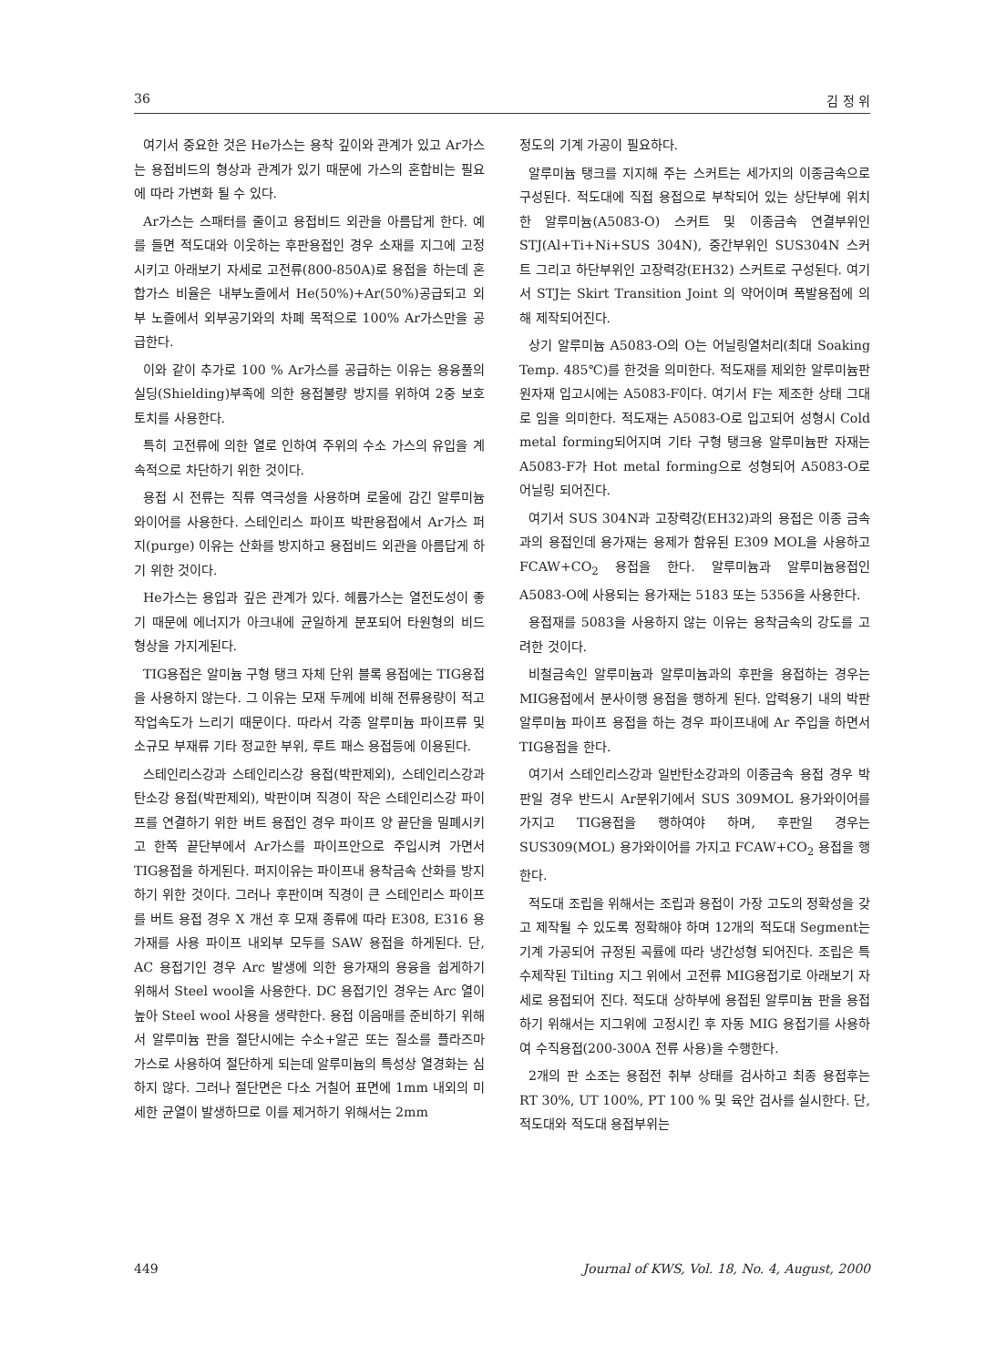36 김 정 위
여기서 중요한 것은 He가스는 용착 깊이와 관계가 있고 Ar가스는 용접비드의 형상과 관계가 있기 때문에 가스의 혼합비는 필요에 따라 가변화 될 수 있다.
Ar가스는 스패터를 줄이고 용접비드 외관을 아름답게 한다. 예를 들면 적도대와 이웃하는 후판용접인 경우 소재를 지그에 고정시키고 아래보기 자세로 고전류(800-850A)로 용접을 하는데 혼합가스 비율은 내부노즐에서 He(50%)+Ar(50%)공급되고 외부 노즐에서 외부공기와의 차폐 목적으로 100% Ar가스만을 공급한다.
이와 같이 추가로 100 % Ar가스를 공급하는 이유는 용융풀의 실딩(Shielding)부족에 의한 용접불량 방지를 위하여 2중 보호 토치를 사용한다.
특히 고전류에 의한 열로 인하여 주위의 수소 가스의 유입을 계속적으로 차단하기 위한 것이다.
용접 시 전류는 직류 역극성을 사용하며 로울에 감긴 알루미늄 와이어를 사용한다. 스테인리스 파이프 박판용접에서 Ar가스 퍼지(purge) 이유는 산화를 방지하고 용접비드 외관을 아름답게 하기 위한 것이다.
He가스는 용입과 깊은 관계가 있다. 헤륨가스는 열전도성이 좋기 때문에 에너지가 아크내에 균일하게 분포되어 타원형의 비드 형상을 가지게된다.
TIG용접은 알미늄 구형 탱크 자체 단위 블록 용접에는 TIG용접을 사용하지 않는다. 그 이유는 모재 두께에 비해 전류용량이 적고 작업속도가 느리기 때문이다. 따라서 각종 알루미늄 파이프류 및 소규모 부재류 기타 정교한 부위, 루트 패스 용접등에 이용된다.
스테인리스강과 스테인리스강 용접(박판제외), 스테인리스강과 탄소강 용접(박판제외), 박판이며 직경이 작은 스테인리스강 파이프를 연결하기 위한 버트 용접인 경우 파이프 양 끝단을 밀폐시키고 한쪽 끝단부에서 Ar가스를 파이프안으로 주입시켜 가면서 TIG용접을 하게된다. 퍼지이유는 파이프내 용착금속 산화를 방지하기 위한 것이다. 그러나 후판이며 직경이 큰 스테인리스 파이프를 버트 용접 경우 X 개선 후 모재 종류에 따라 E308, E316 용가재를 사용 파이프 내외부 모두를 SAW 용접을 하게된다. 단, AC 용접기인 경우 Arc 발생에 의한 용가재의 용융을 쉽게하기 위해서 Steel wool을 사용한다. DC 용접기인 경우는 Arc 열이 높아 Steel wool 사용을 생략한다. 용접 이음매를 준비하기 위해서 알루미늄 판을 절단시에는 수소+알곤 또는 질소를 플라즈마 가스로 사용하여 절단하게 되는데 알루미늄의 특성상 열경화는 심하지 않다. 그러나 절단면은 다소 거칠어 표면에 1mm 내외의 미세한 균열이 발생하므로 이를 제거하기 위해서는 2mm
정도의 기계 가공이 필요하다.
알루미늄 탱크를 지지해 주는 스커트는 세가지의 이종금속으로 구성된다. 적도대에 직접 용접으로 부착되어 있는 상단부에 위치한 알루미늄(A5083-O) 스커트 및 이종금속 연결부위인 STJ(Al+Ti+Ni+SUS 304N), 중간부위인 SUS304N 스커트 그리고 하단부위인 고장력강(EH32) 스커트로 구성된다. 여기서 STJ는 Skirt Transition Joint 의 약어이며 폭발용접에 의해 제작되어진다.
상기 알루미늄 A5083-O의 O는 어닐링열처리(최대 Soaking Temp. 485℃)를 한것을 의미한다. 적도재를 제외한 알루미늄판 원자재 입고시에는 A5083-F이다. 여기서 F는 제조한 상태 그대로 임을 의미한다. 적도재는 A5083-O로 입고되어 성형시 Cold metal forming되어지며 기타 구형 탱크용 알루미늄판 자재는 A5083-F가 Hot metal forming으로 성형되어 A5083-O로 어닐링 되어진다.
여기서 SUS 304N과 고장력강(EH32)과의 용접은 이종 금속과의 용접인데 용가재는 용제가 함유된 E309 MOL을 사용하고 FCAW+CO<sub>2</sub> 용접을 한다. 알루미늄과 알루미늄용접인 A5083-O에 사용되는 용가재는 5183 또는 5356을 사용한다.
용접재를 5083을 사용하지 않는 이유는 용착금속의 강도를 고려한 것이다.
비철금속인 알루미늄과 알루미늄과의 후판을 용접하는 경우는 MIG용접에서 분사이행 용접을 행하게 된다. 압력용기 내의 박판 알루미늄 파이프 용접을 하는 경우 파이프내에 Ar 주입을 하면서 TIG용접을 한다.
여기서 스테인리스강과 일반탄소강과의 이종금속 용접 경우 박판일 경우 반드시 Ar분위기에서 SUS 309MOL 용가와이어를 가지고 TIG용접을 행하여야 하며, 후판일 경우는 SUS309(MOL) 용가와이어를 가지고 FCAW+CO<sub>2</sub> 용접을 행한다.
적도대 조립을 위해서는 조립과 용접이 가장 고도의 정확성을 갖고 제작될 수 있도록 정확해야 하며 12개의 적도대 Segment는 기계 가공되어 규정된 곡률에 따라 냉간성형 되어진다. 조립은 특수제작된 Tilting 지그 위에서 고전류 MIG용접기로 아래보기 자세로 용접되어 진다. 적도대 상하부에 용접된 알루미늄 판을 용접하기 위해서는 지그위에 고정시킨 후 자동 MIG 용접기를 사용하여 수직용접(200-300A 전류 사용)을 수행한다.
2개의 판 소조는 용접전 취부 상태를 검사하고 최종 용접후는 RT 30%, UT 100%, PT 100 % 및 육안 검사를 실시한다. 단, 적도대와 적도대 용접부위는
449 Journal of KWS, Vol. 18, No. 4, August, 2000